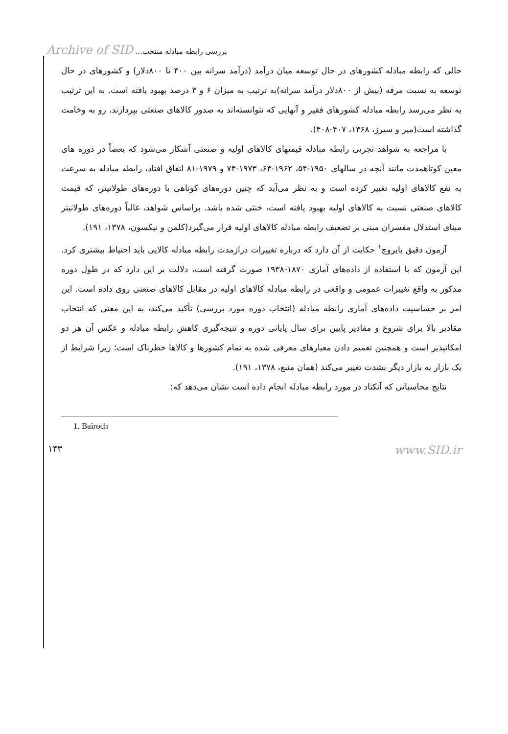Archive of SID بررسی رابطه مبادله منتخب...
حالی که رابطه مبادله کشورهای در حال توسعه میان درآمد (درآمد سرانه بین ۴۰۰ تا ۸۰۰دلار) و کشورهای در حال توسعه به نسبت مرفه (بیش از ۸۰۰دلار درآمد سرانه)به ترتیب به میزان ۶ و ۳ درصد بهبود یافته است. به این ترتیب به نظر می‌رسد رابطه مبادله کشورهای فقیر و آنهایی که نتوانسته‌اند به صدور کالاهای صنعتی بپردازند، رو به وخامت گذاشته است(میر و سیرز، ۱۳۶۸، ۴۰۷-۴۰۸).
با مراجعه به شواهد تجربی رابطه مبادله قیمتهای کالاهای اولیه و صنعتی آشکار می‌شود که بعضاً در دوره های معین کوتاهمدت مانند آنچه در سالهای ۱۹۵۰-۵۴، ۱۹۶۲-۶۳، ۱۹۷۳-۷۴ و ۱۹۷۹-۸۱ اتفاق افتاد، رابطه مبادله به سرعت به نفع کالاهای اولیه تغییر کرده است و به نظر می‌آید که چنین دوره‌های کوتاهی با دوره‌های طولانیتر، که قیمت کالاهای صنعتی نسبت به کالاهای اولیه بهبود یافته است، خنثی شده باشد. براساس شواهد، غالباً دوره‌های طولانیتر مبنای استدلال مفسران مبنی بر تضعیف رابطه مبادله کالاهای اولیه قرار می‌گیرد(کلمن و نیکسون، ۱۳۷۸، ۱۹۱).
آزمون دقیق بایروچ<sup>۱</sup> حکایت از آن دارد که درباره تغییرات درازمدت رابطه مبادله کالایی باید احتیاط بیشتری کرد. این آزمون که با استفاده از داده‌های آماری ۱۸۷۰-۱۹۳۸ صورت گرفته است، دلالت بر این دارد که در طول دوره مذکور به واقع تغییرات عمومی و واقعی در رابطه مبادله کالاهای اولیه در مقابل کالاهای صنعتی روی داده است. این امر بر حساسیت داده‌های آماری رابطه مبادله (انتخاب دوره مورد بررسی) تأکید می‌کند، به این معنی که انتخاب مقادیر بالا برای شروع و مقادیر پایین برای سال پایانی دوره و نتیجه‌گیری کاهش رابطه مبادله و عکس آن هر دو امکانپذیر است و همچنین تعمیم دادن معیارهای معرفی شده به تمام کشورها و کالاها خطرناک است؛ زیرا شرایط از یک بازار به بازار دیگر بشدت تغییر می‌کند (همان منبع، ۱۳۷۸، ۱۹۱).
نتایج محاسباتی که آنکتاد در مورد رابطه مبادله انجام داده است نشان می‌دهد که:
1. Bairoch
۱۴۳ www.SID.ir